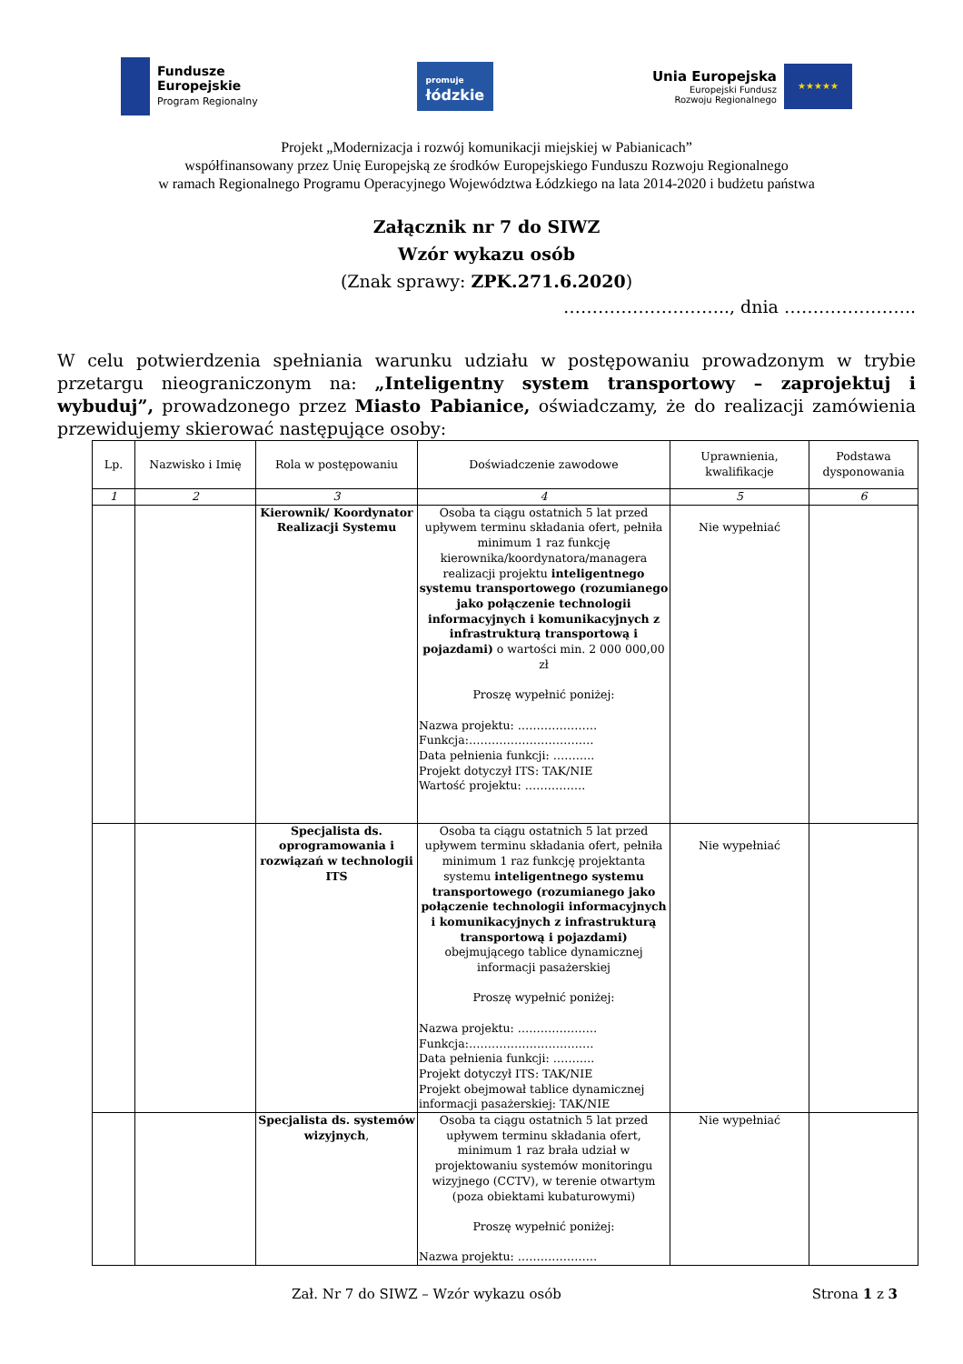Fundusze
Europejskie
Program Regionalny
promuje
łódzkie
Unia Europejska
Europejski Fundusz
Rozwoju Regionalnego
★★★★★
Projekt „Modernizacja i rozwój komunikacji miejskiej w Pabianicach”
współfinansowany przez Unię Europejską ze środków Europejskiego Funduszu Rozwoju Regionalnego
w ramach Regionalnego Programu Operacyjnego Województwa Łódzkiego na lata 2014-2020 i budżetu państwa
Załącznik nr 7 do SIWZ
Wzór wykazu osób
(Znak sprawy: ZPK.271.6.2020)
……………………….., dnia …………………..
W celu potwierdzenia spełniania warunku udziału w postępowaniu prowadzonym w trybie przetargu nieograniczonym na: „Inteligentny system transportowy – zaprojektuj i wybuduj”, prowadzonego przez Miasto Pabianice, oświadczamy, że do realizacji zamówienia przewidujemy skierować następujące osoby:
| Lp. | Nazwisko i Imię | Rola w postępowaniu | Doświadczenie zawodowe | Uprawnienia, kwalifikacje | Podstawa dysponowania |
| --- | --- | --- | --- | --- | --- |
| 1 | 2 | 3 | 4 | 5 | 6 |
| | | Kierownik/ Koordynator Realizacji Systemu | Osoba ta ciągu ostatnich 5 lat przed upływem terminu składania ofert, pełniła minimum 1 raz funkcję kierownika/koordynatora/managera realizacji projektu inteligentnego systemu transportowego (rozumianego jako połączenie technologii informacyjnych i komunikacyjnych z infrastrukturą transportową i pojazdami) o wartości min. 2 000 000,00 zł Proszę wypełnić poniżej: Nazwa projektu: ………………… Funkcja:…………………………… Data pełnienia funkcji: ……….. Projekt dotyczył ITS: TAK/NIE Wartość projektu: ……………. | Nie wypełniać | |
| | | Specjalista ds. oprogramowania i rozwiązań w technologii ITS | Osoba ta ciągu ostatnich 5 lat przed upływem terminu składania ofert, pełniła minimum 1 raz funkcję projektanta systemu inteligentnego systemu transportowego (rozumianego jako połączenie technologii informacyjnych i komunikacyjnych z infrastrukturą transportową i pojazdami) obejmującego tablice dynamicznej informacji pasażerskiej Proszę wypełnić poniżej: Nazwa projektu: ………………… Funkcja:…………………………… Data pełnienia funkcji: ……….. Projekt dotyczył ITS: TAK/NIE Projekt obejmował tablice dynamicznej informacji pasażerskiej: TAK/NIE | Nie wypełniać | |
| | | Specjalista ds. systemów wizyjnych , | Osoba ta ciągu ostatnich 5 lat przed upływem terminu składania ofert, minimum 1 raz brała udział w projektowaniu systemów monitoringu wizyjnego (CCTV), w terenie otwartym (poza obiektami kubaturowymi) Proszę wypełnić poniżej: Nazwa projektu: ………………… | Nie wypełniać | |
Zał. Nr 7 do SIWZ – Wzór wykazu osób Strona 1 z 3